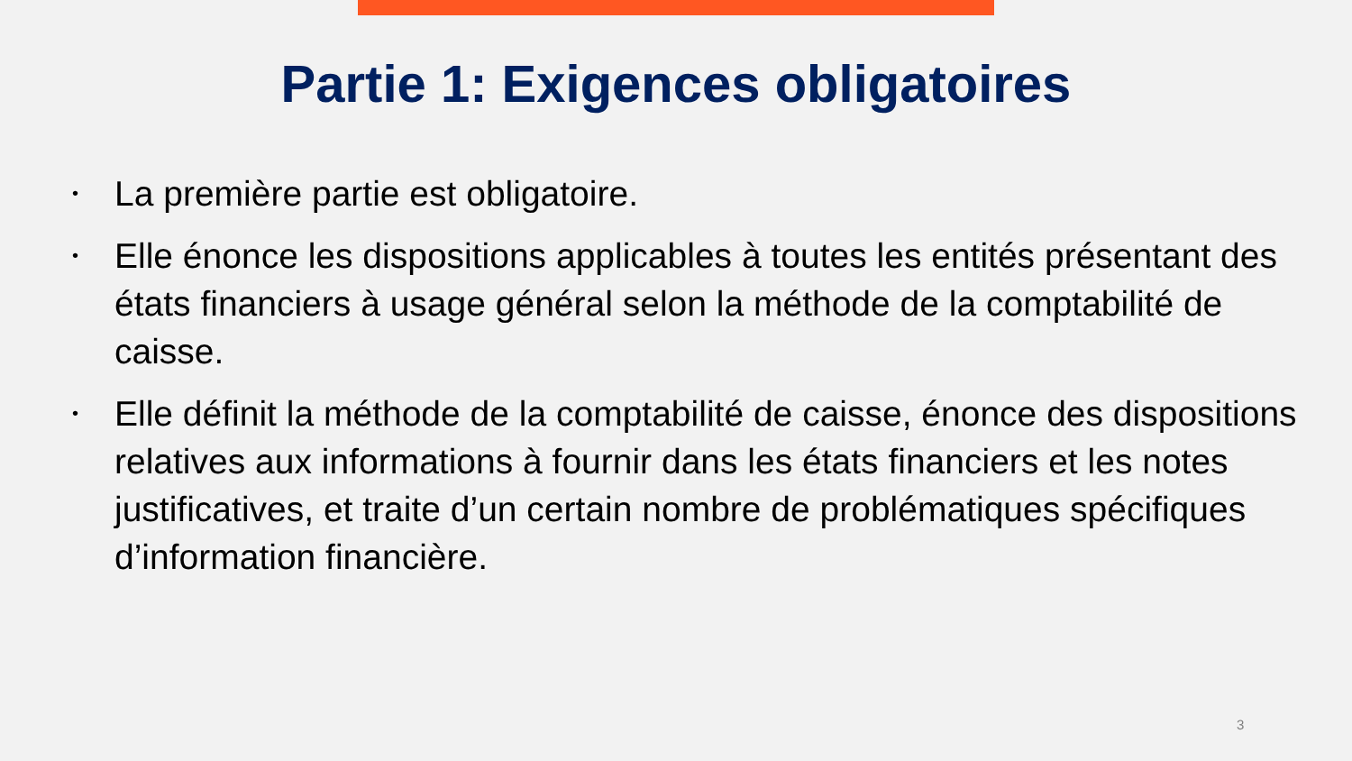Partie 1: Exigences obligatoires
• La première partie est obligatoire.
• Elle énonce les dispositions applicables à toutes les entités présentant des états financiers à usage général selon la méthode de la comptabilité de caisse.
• Elle définit la méthode de la comptabilité de caisse, énonce des dispositions relatives aux informations à fournir dans les états financiers et les notes justificatives, et traite d’un certain nombre de problématiques spécifiques d’information financière.
3